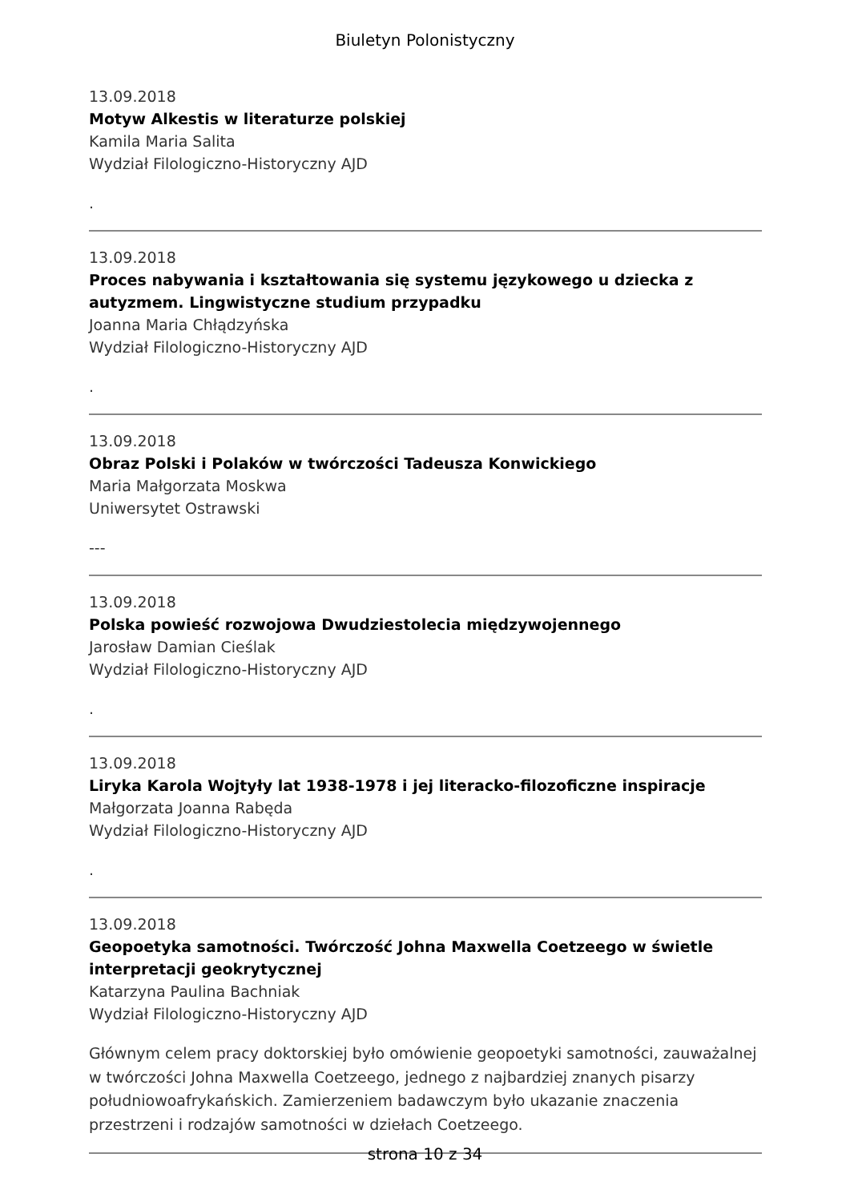Biuletyn Polonistyczny
13.09.2018
Motyw Alkestis w literaturze polskiej
Kamila Maria Salita
Wydział Filologiczno-Historyczny AJD
.
13.09.2018
Proces nabywania i kształtowania się systemu językowego u dziecka z autyzmem. Lingwistyczne studium przypadku
Joanna Maria Chłądzyńska
Wydział Filologiczno-Historyczny AJD
.
13.09.2018
Obraz Polski i Polaków w twórczości Tadeusza Konwickiego
Maria Małgorzata Moskwa
Uniwersytet Ostrawski
---
13.09.2018
Polska powieść rozwojowa Dwudziestolecia międzywojennego
Jarosław Damian Cieślak
Wydział Filologiczno-Historyczny AJD
.
13.09.2018
Liryka Karola Wojtyły lat 1938-1978 i jej literacko-filozoficzne inspiracje
Małgorzata Joanna Rabęda
Wydział Filologiczno-Historyczny AJD
.
13.09.2018
Geopoetyka samotności. Twórczość Johna Maxwella Coetzeego w świetle interpretacji geokrytycznej
Katarzyna Paulina Bachniak
Wydział Filologiczno-Historyczny AJD
Głównym celem pracy doktorskiej było omówienie geopoetyki samotności, zauważalnej w twórczości Johna Maxwella Coetzeego, jednego z najbardziej znanych pisarzy południowoafrykańskich. Zamierzeniem badawczym było ukazanie znaczenia przestrzeni i rodzajów samotności w dziełach Coetzeego.
strona 10 z 34